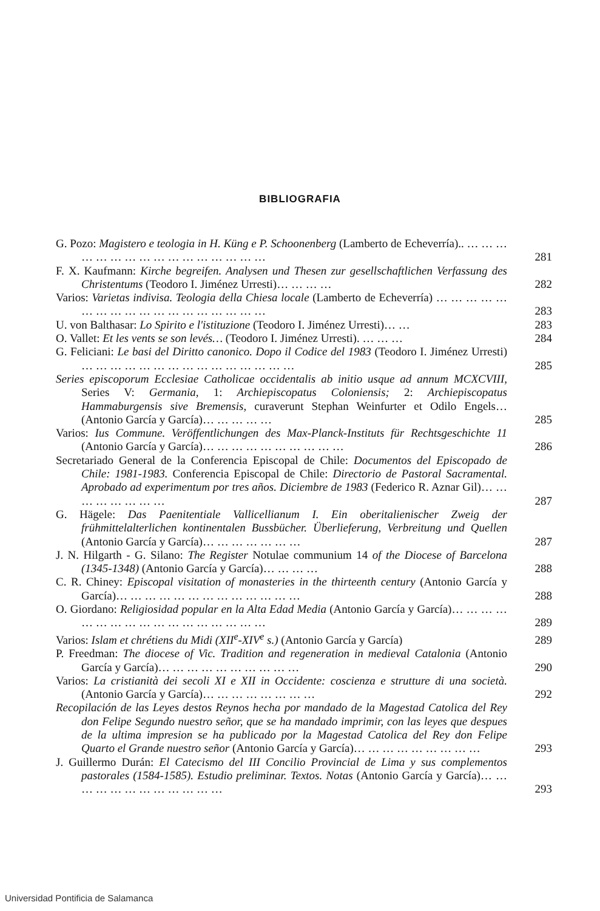BIBLIOGRAFIA
G. Pozo: Magistero e teologia in H. Küng e P. Schoonenberg (Lamberto de Echeverría).. … … … … … … … … … … … … … … … …
281
F. X. Kaufmann: Kirche begreifen. Analysen und Thesen zur gesellschaftlichen Verfassung des Christentums (Teodoro I. Jiménez Urresti)… … … …
282
Varios: Varietas indivisa. Teologia della Chiesa locale (Lamberto de Echeverría) … … … … … … … … … … … … … … … … … …
283
U. von Balthasar: Lo Spirito e l'istituzione (Teodoro I. Jiménez Urresti)… …
283
O. Vallet: Et les vents se son levés… (Teodoro I. Jiménez Urresti). … … …
284
G. Feliciani: Le basi del Diritto canonico. Dopo il Codice del 1983 (Teodoro I. Jiménez Urresti) … … … … … … … … … … … … … … …
285
Series episcoporum Ecclesiae Catholicae occidentalis ab initio usque ad annum MCXCVIII, Series V: Germania, 1: Archiepiscopatus Coloniensis; 2: Archiepiscopatus Hammaburgensis sive Bremensis, curaverunt Stephan Weinfurter et Odilo Engels… (Antonio García y García)… … … … …
285
Varios: Ius Commune. Veröffentlichungen des Max-Planck-Instituts für Rechtsgeschichte 11 (Antonio García y García)… … … … … … … … … …
286
Secretariado General de la Conferencia Episcopal de Chile: Documentos del Episcopado de Chile: 1981-1983. Conferencia Episcopal de Chile: Directorio de Pastoral Sacramental. Aprobado ad experimentum por tres años. Diciembre de 1983 (Federico R. Aznar Gil)… … … … … … … …
287
G. Hägele: Das Paenitentiale Vallicellianum I. Ein oberitalienischer Zweig der frühmittelalterlichen kontinentalen Bussbücher. Überlieferung, Verbreitung und Quellen (Antonio García y García)… … … … … … …
287
J. N. Hilgarth - G. Silano: The Register Notulae communium 14 of the Diocese of Barcelona (1345-1348) (Antonio García y García)… … … …
288
C. R. Chiney: Episcopal visitation of monasteries in the thirteenth century (Antonio García y García)… … … … … … … … … … … … …
288
O. Giordano: Religiosidad popular en la Alta Edad Media (Antonio García y García)… … … … … … … … … … … … … … … … …
289
Varios: Islam et chrétiens du Midi (XII<sup>e</sup>-XIV<sup>e</sup> s.) (Antonio García y García)
289
P. Freedman: The diocese of Vic. Tradition and regeneration in medieval Catalonia (Antonio García y García)… … … … … … … … … …
290
Varios: La cristianità dei secoli XI e XII in Occidente: coscienza e strutture di una società. (Antonio García y García)… … … … … … … …
292
Recopilación de las Leyes destos Reynos hecha por mandado de la Magestad Catolica del Rey don Felipe Segundo nuestro señor, que se ha mandado imprimir, con las leyes que despues de la ultima impresion se ha publicado por la Magestad Catolica del Rey don Felipe Quarto el Grande nuestro señor (Antonio García y García)… … … … … … … … …
293
J. Guillermo Durán: El Catecismo del III Concilio Provincial de Lima y sus complementos pastorales (1584-1585). Estudio preliminar. Textos. Notas (Antonio García y García)… … … … … … … … … … … …
293
Universidad Pontificia de Salamanca